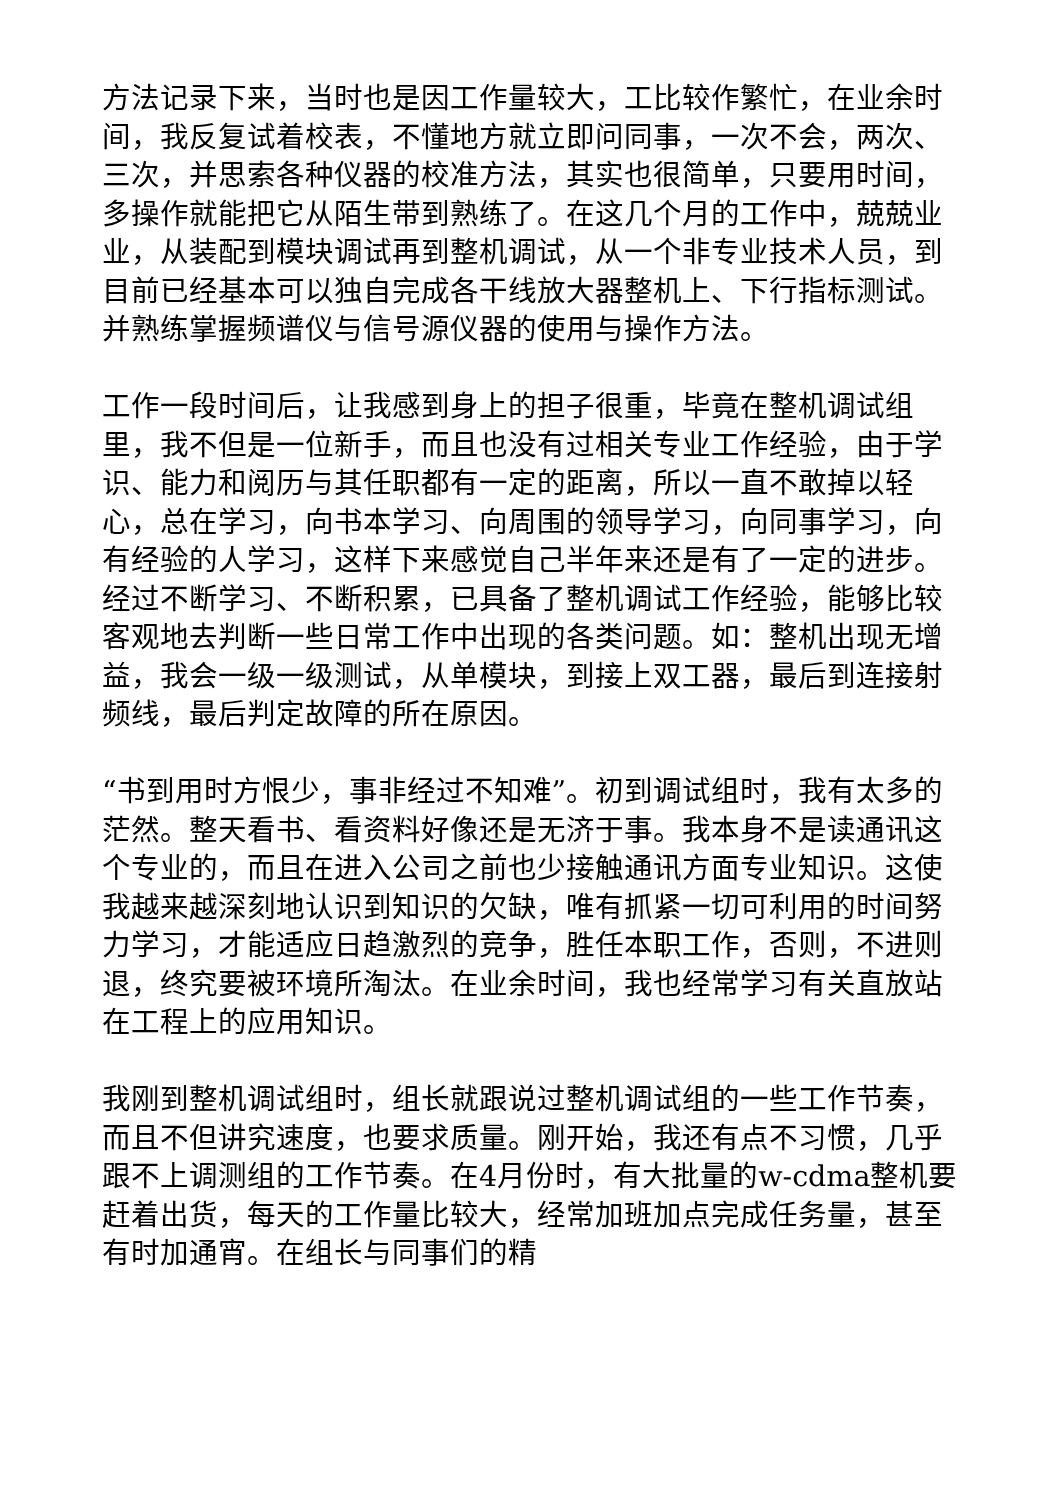方法记录下来，当时也是因工作量较大，工比较作繁忙，在业余时间，我反复试着校表，不懂地方就立即问同事，一次不会，两次、三次，并思索各种仪器的校准方法，其实也很简单，只要用时间，多操作就能把它从陌生带到熟练了。在这几个月的工作中，兢兢业业，从装配到模块调试再到整机调试，从一个非专业技术人员，到目前已经基本可以独自完成各干线放大器整机上、下行指标测试。并熟练掌握频谱仪与信号源仪器的使用与操作方法。
工作一段时间后，让我感到身上的担子很重，毕竟在整机调试组里，我不但是一位新手，而且也没有过相关专业工作经验，由于学识、能力和阅历与其任职都有一定的距离，所以一直不敢掉以轻心，总在学习，向书本学习、向周围的领导学习，向同事学习，向有经验的人学习，这样下来感觉自己半年来还是有了一定的进步。经过不断学习、不断积累，已具备了整机调试工作经验，能够比较客观地去判断一些日常工作中出现的各类问题。如：整机出现无增益，我会一级一级测试，从单模块，到接上双工器，最后到连接射频线，最后判定故障的所在原因。
“书到用时方恨少，事非经过不知难”。初到调试组时，我有太多的茫然。整天看书、看资料好像还是无济于事。我本身不是读通讯这个专业的，而且在进入公司之前也少接触通讯方面专业知识。这使我越来越深刻地认识到知识的欠缺，唯有抓紧一切可利用的时间努力学习，才能适应日趋激烈的竞争，胜任本职工作，否则，不进则退，终究要被环境所淘汰。在业余时间，我也经常学习有关直放站在工程上的应用知识。
我刚到整机调试组时，组长就跟说过整机调试组的一些工作节奏，而且不但讲究速度，也要求质量。刚开始，我还有点不习惯，几乎跟不上调测组的工作节奏。在4月份时，有大批量的w-cdma整机要赶着出货，每天的工作量比较大，经常加班加点完成任务量，甚至有时加通宵。在组长与同事们的精